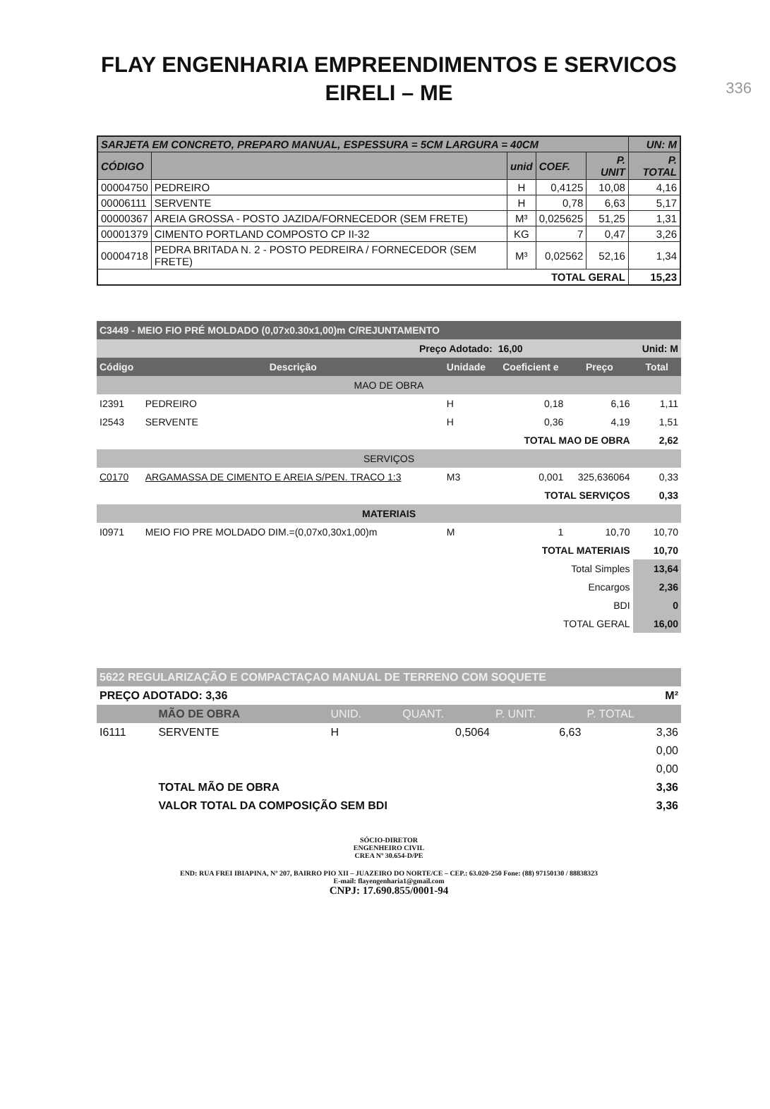336
FLAY ENGENHARIA EMPREENDIMENTOS E SERVICOS
EIRELI – ME
| SARJETA EM CONCRETO, PREPARO MANUAL, ESPESSURA = 5CM LARGURA = 40CM | | | | | UN: M |
| --- | --- | --- | --- | --- | --- |
| CÓDIGO | | unid | COEF. | P. UNIT | P. TOTAL |
| 00004750 | PEDREIRO | H | 0,4125 | 10,08 | 4,16 |
| 00006111 | SERVENTE | H | 0,78 | 6,63 | 5,17 |
| 00000367 | AREIA GROSSA - POSTO JAZIDA/FORNECEDOR (SEM FRETE) | M³ | 0,025625 | 51,25 | 1,31 |
| 00001379 | CIMENTO PORTLAND COMPOSTO CP II-32 | KG | 7 | 0,47 | 3,26 |
| 00004718 | PEDRA BRITADA N. 2 - POSTO PEDREIRA / FORNECEDOR (SEM FRETE) | M³ | 0,02562 | 52,16 | 1,34 |
| TOTAL GERAL | | | | | 15,23 |
| C3449 - MEIO FIO PRÉ MOLDADO (0,07x0.30x1,00)m C/REJUNTAMENTO | | | | | |
| Preço Adotado: | | | 16,00 | | Unid: M |
| Código | Descrição | Unidade | Coeficient e | Preço | Total |
| MAO DE OBRA | | | | | |
| I2391 | PEDREIRO | H | 0,18 | 6,16 | 1,11 |
| I2543 | SERVENTE | H | 0,36 | 4,19 | 1,51 |
| TOTAL MAO DE OBRA | | | | | 2,62 |
| SERVIÇOS | | | | | |
| C0170 | ARGAMASSA DE CIMENTO E AREIA S/PEN. TRACO 1:3 | M3 | 0,001 | 325,636064 | 0,33 |
| TOTAL SERVIÇOS | | | | | 0,33 |
| MATERIAIS | | | | | |
| I0971 | MEIO FIO PRE MOLDADO DIM.=(0,07x0,30x1,00)m | M | 1 | 10,70 | 10,70 |
| TOTAL MATERIAIS | | | | | 10,70 |
| Total Simples | | | | | 13,64 |
| Encargos | | | | | 2,36 |
| BDI | | | | | 0 |
| TOTAL GERAL | | | | | 16,00 |
| 5622 REGULARIZAÇÃO E COMPACTAÇAO MANUAL DE TERRENO COM SOQUETE | | | | | |
| PREÇO ADOTADO: 3,36 | | | | | M² |
| | MÃO DE OBRA | UNID. | QUANT. | P. UNIT. | P. TOTAL |
| I6111 | SERVENTE | H | 0,5064 | 6,63 | 3,36 |
| | | | | | 0,00 |
| | | | | | 0,00 |
| | TOTAL MÃO DE OBRA | | | | 3,36 |
| | VALOR TOTAL DA COMPOSIÇÃO SEM BDI | | | | 3,36 |
SÓCIO-DIRETOR
ENGENHEIRO CIVIL
CREA Nº 30.654-D/PE
END: RUA FREI IBIAPINA, Nº 207, BAIRRO PIO XII – JUAZEIRO DO NORTE/CE – CEP.: 63.020-250 Fone: (88) 97150130 / 88838323
E-mail: flayengenharia1@gmail.com
CNPJ: 17.690.855/0001-94